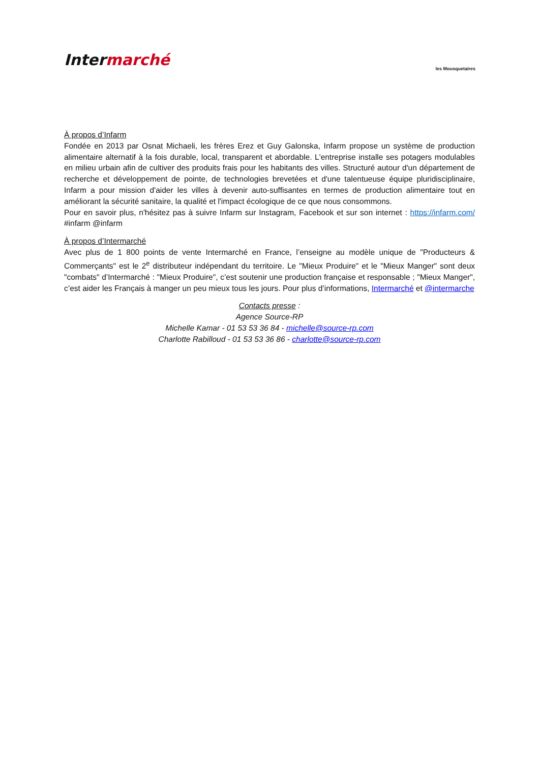Intermarché
les Mousquetaires
À propos d’Infarm
Fondée en 2013 par Osnat Michaeli, les frères Erez et Guy Galonska, Infarm propose un système de production alimentaire alternatif à la fois durable, local, transparent et abordable. L'entreprise installe ses potagers modulables en milieu urbain afin de cultiver des produits frais pour les habitants des villes. Structuré autour d'un département de recherche et développement de pointe, de technologies brevetées et d'une talentueuse équipe pluridisciplinaire, Infarm a pour mission d'aider les villes à devenir auto-suffisantes en termes de production alimentaire tout en améliorant la sécurité sanitaire, la qualité et l'impact écologique de ce que nous consommons.
Pour en savoir plus, n'hésitez pas à suivre Infarm sur Instagram, Facebook et sur son internet : https://infarm.com/ #infarm @infarm
À propos d’Intermarché
Avec plus de 1 800 points de vente Intermarché en France, l’enseigne au modèle unique de "Producteurs & Commerçants" est le 2<sup>e</sup> distributeur indépendant du territoire. Le "Mieux Produire" et le "Mieux Manger" sont deux "combats" d’Intermarché : "Mieux Produire", c’est soutenir une production française et responsable ; "Mieux Manger", c’est aider les Français à manger un peu mieux tous les jours. Pour plus d’informations, Intermarché et @intermarche
Contacts presse :
Agence Source-RP
Michelle Kamar - 01 53 53 36 84 - michelle@source-rp.com
Charlotte Rabilloud - 01 53 53 36 86 - charlotte@source-rp.com